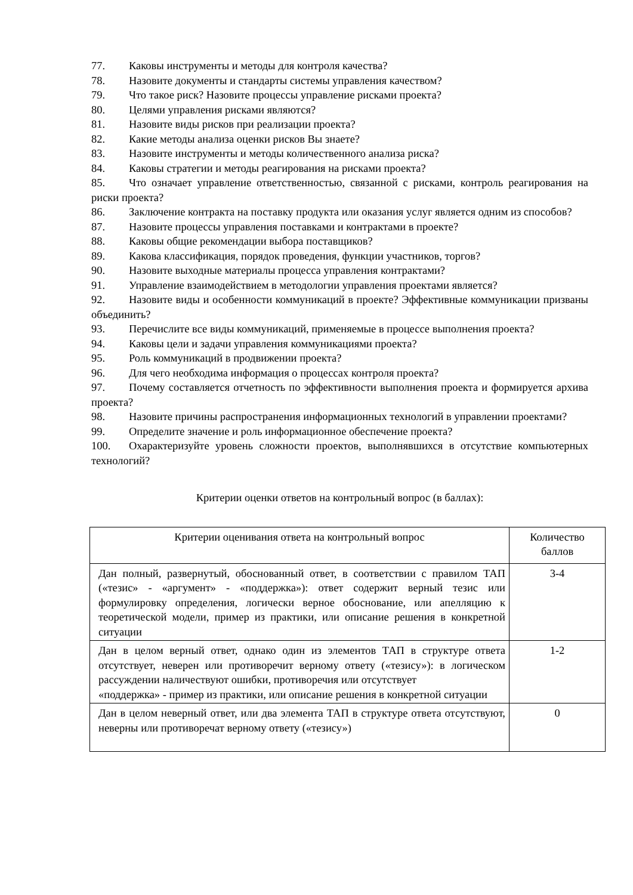77. Каковы инструменты и методы для контроля качества?
78. Назовите документы и стандарты системы управления качеством?
79. Что такое риск? Назовите процессы управление рисками проекта?
80. Целями управления рисками являются?
81. Назовите виды рисков при реализации проекта?
82. Какие методы анализа оценки рисков Вы знаете?
83. Назовите инструменты и методы количественного анализа риска?
84. Каковы стратегии и методы реагирования на рисками проекта?
85. Что означает управление ответственностью, связанной с рисками, контроль реагирования на риски проекта?
86. Заключение контракта на поставку продукта или оказания услуг является одним из способов?
87. Назовите процессы управления поставками и контрактами в проекте?
88. Каковы общие рекомендации выбора поставщиков?
89. Какова классификация, порядок проведения, функции участников, торгов?
90. Назовите выходные материалы процесса управления контрактами?
91. Управление взаимодействием в методологии управления проектами является?
92. Назовите виды и особенности коммуникаций в проекте? Эффективные коммуникации призваны объединить?
93. Перечислите все виды коммуникаций, применяемые в процессе выполнения проекта?
94. Каковы цели и задачи управления коммуникациями проекта?
95. Роль коммуникаций в продвижении проекта?
96. Для чего необходима информация о процессах контроля проекта?
97. Почему составляется отчетность по эффективности выполнения проекта и формируется архива проекта?
98. Назовите причины распространения информационных технологий в управлении проектами?
99. Определите значение и роль информационное обеспечение проекта?
100. Охарактеризуйте уровень сложности проектов, выполнявшихся в отсутствие компьютерных технологий?
Критерии оценки ответов на контрольный вопрос (в баллах):
| Критерии оценивания ответа на контрольный вопрос | Количество баллов |
| Дан полный, развернутый, обоснованный ответ, в соответствии с правилом ТАП («тезис» - «аргумент» - «поддержка»): ответ содержит верный тезис или формулировку определения, логически верное обоснование, или апелляцию к теоретической модели, пример из практики, или описание решения в конкретной ситуации | 3-4 |
| Дан в целом верный ответ, однако один из элементов ТАП в структуре ответа отсутствует, неверен или противоречит верному ответу («тезису»): в логическом рассуждении наличествуют ошибки, противоречия или отсутствует «поддержка» - пример из практики, или описание решения в конкретной ситуации | 1-2 |
| Дан в целом неверный ответ, или два элемента ТАП в структуре ответа отсутствуют, неверны или противоречат верному ответу («тезису») | 0 |